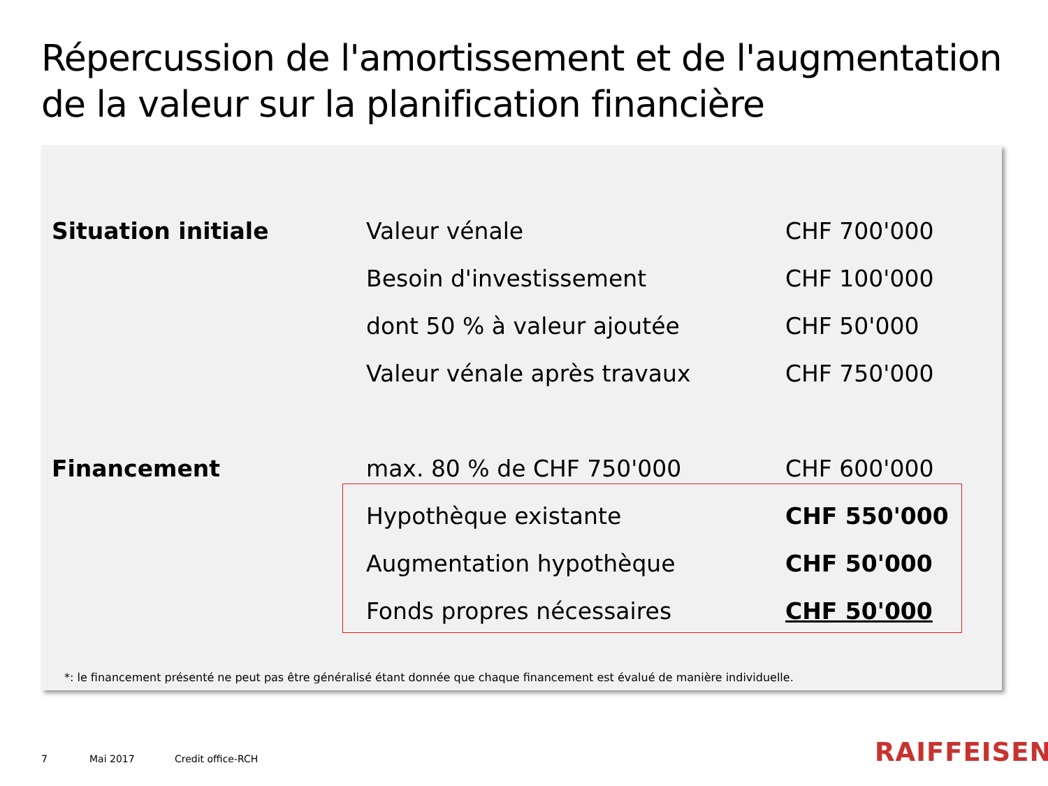Répercussion de l'amortissement et de l'augmentation de la valeur sur la planification financière
| Situation initiale | Valeur vénale | CHF 700'000 |
| | Besoin d'investissement | CHF 100'000 |
| | dont 50 % à valeur ajoutée | CHF 50'000 |
| | Valeur vénale après travaux | CHF 750'000 |
| Financement | max. 80 % de CHF 750'000 | CHF 600'000 |
| | Hypothèque existante | CHF 550'000 |
| | Augmentation hypothèque | CHF 50'000 |
| | Fonds propres nécessaires | CHF 50'000 |
*: le financement présenté ne peut pas être généralisé étant donnée que chaque financement est évalué de manière individuelle.
7 Mai 2017 Credit office-RCH RAIFFEISEN